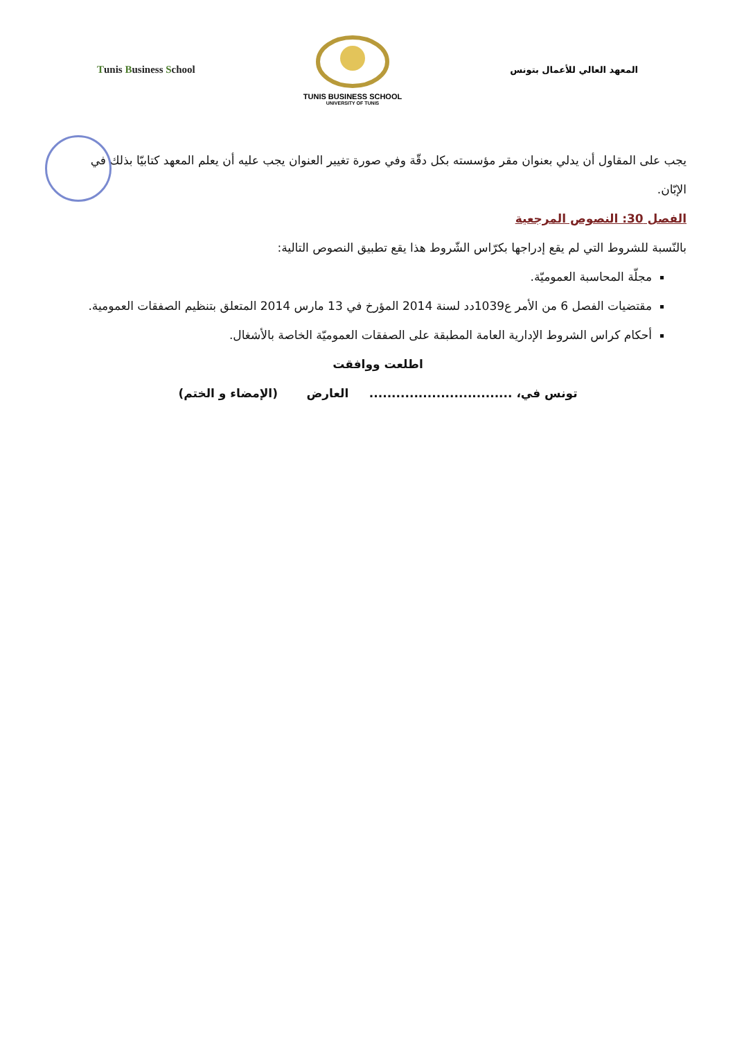Tunis Business School
TUNIS BUSINESS SCHOOL
UNIVERSITY OF TUNIS
المعهد العالي للأعمال بتونس
يجب على المقاول أن يدلي بعنوان مقر مؤسسته بكل دقّة وفي صورة تغيير العنوان يجب عليه أن يعلم المعهد كتابيّا بذلك في الإبّان.
الفصل 30: النصوص المرجعية
بالنّسبة للشروط التي لم يقع إدراجها بكرّاس الشّروط هذا يقع تطبيق النصوص التالية:
مجلّة المحاسبة العموميّة.
مقتضيات الفصل 6 من الأمر ع1039دد لسنة 2014 المؤرخ في 13 مارس 2014 المتعلق بتنظيم الصفقات العمومية.
أحكام كراس الشروط الإدارية العامة المطبقة على الصفقات العموميّة الخاصة بالأشغال.
اطلعت ووافقت
تونس في، ................................ العارض (الإمضاء و الختم)